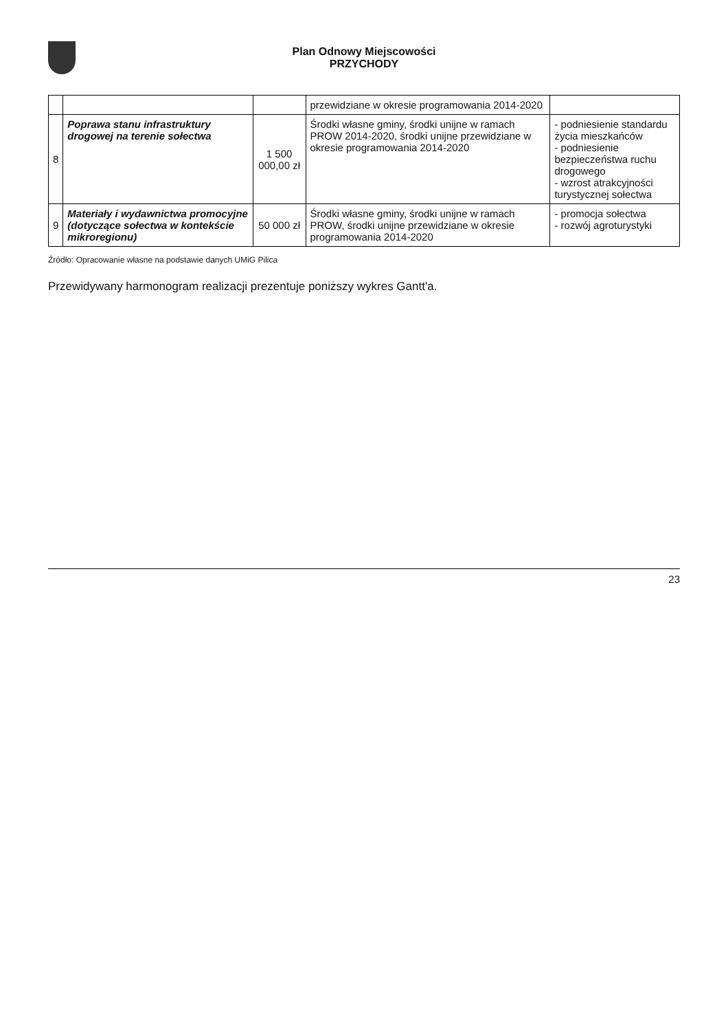Plan Odnowy Miejscowości
PRZYCHODY
| | | | przewidziane w okresie programowania 2014-2020 | |
| 8 | Poprawa stanu infrastruktury drogowej na terenie sołectwa | 1 500 000,00 zł | Środki własne gminy, środki unijne w ramach PROW 2014-2020, środki unijne przewidziane w okresie programowania 2014-2020 | - podniesienie standardu życia mieszkańców - podniesienie bezpieczeństwa ruchu drogowego - wzrost atrakcyjności turystycznej sołectwa |
| 9 | Materiały i wydawnictwa promocyjne (dotyczące sołectwa w kontekście mikroregionu) | 50 000 zł | Środki własne gminy, środki unijne w ramach PROW, środki unijne przewidziane w okresie programowania 2014-2020 | - promocja sołectwa - rozwój agroturystyki |
Źródło: Opracowanie własne na podstawie danych UMiG Pilica
Przewidywany harmonogram realizacji prezentuje poniższy wykres Gantt'a.
23